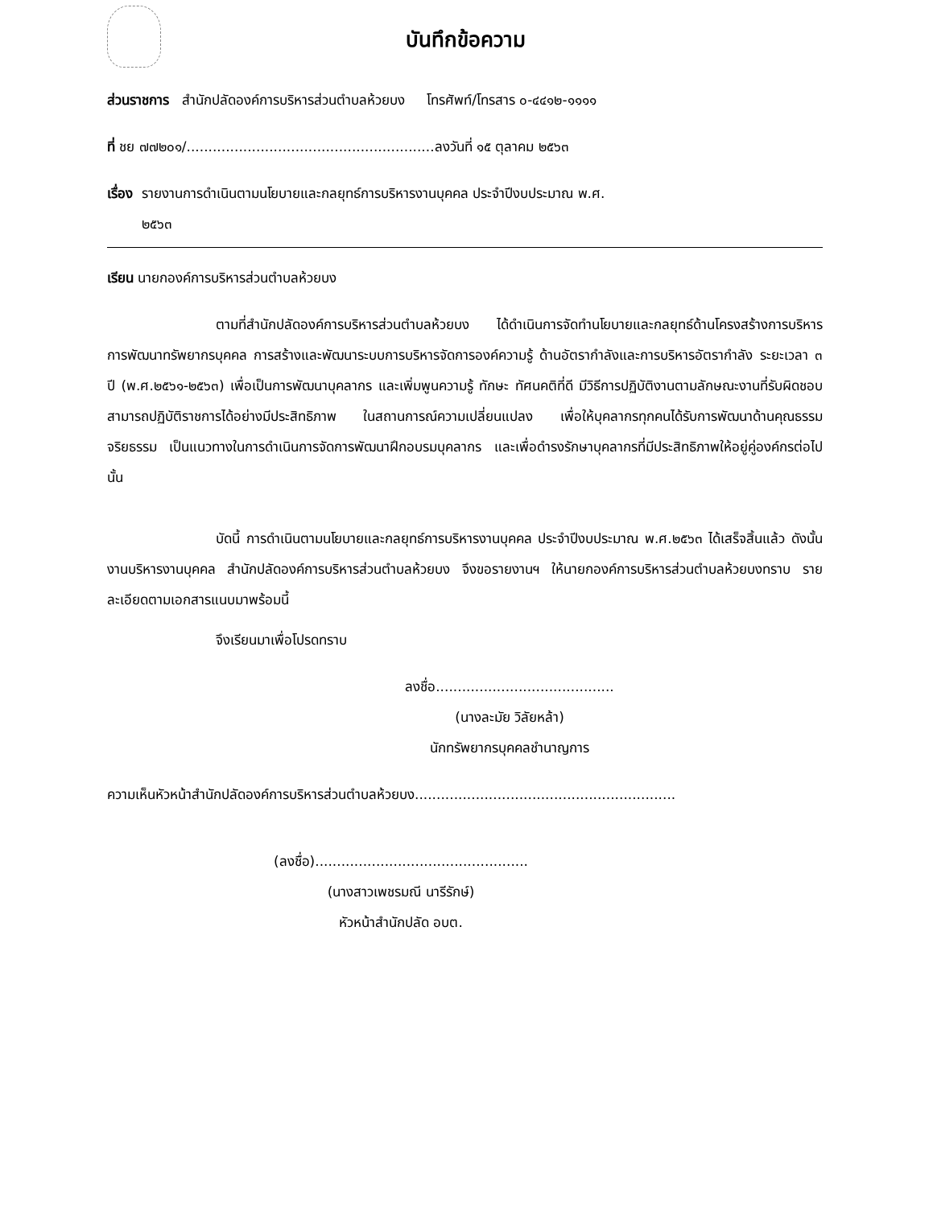บันทึกข้อความ
ส่วนราชการ สำนักปลัดองค์การบริหารส่วนตำบลห้วยบง โทรศัพท์/โทรสาร ๐-๔๔๑๒-๑๑๑๑
ที่ ชย ๗๗๒๐๑/.........................................................ลงวันที่ ๑๕ ตุลาคม ๒๕๖๓
เรื่อง รายงานการดำเนินตามนโยบายและกลยุทธ์การบริหารงานบุคคล ประจำปีงบประมาณ พ.ศ.
๒๕๖๓
เรียน นายกองค์การบริหารส่วนตำบลห้วยบง
ตามที่สำนักปลัดองค์การบริหารส่วนตำบลห้วยบง ได้ดำเนินการจัดทำนโยบายและกลยุทธ์ด้านโครงสร้างการบริหาร การพัฒนาทรัพยากรบุคคล การสร้างและพัฒนาระบบการบริหารจัดการองค์ความรู้ ด้านอัตรากำลังและการบริหารอัตรากำลัง ระยะเวลา ๓ ปี (พ.ศ.๒๕๖๑-๒๕๖๓) เพื่อเป็นการพัฒนาบุคลากร และเพิ่มพูนความรู้ ทักษะ ทัศนคติที่ดี มีวิธีการปฏิบัติงานตามลักษณะงานที่รับผิดชอบ สามารถปฏิบัติราชการได้อย่างมีประสิทธิภาพ ในสถานการณ์ความเปลี่ยนแปลง เพื่อให้บุคลากรทุกคนได้รับการพัฒนาด้านคุณธรรมจริยธรรม เป็นแนวทางในการดำเนินการจัดการพัฒนาฝึกอบรมบุคลากร และเพื่อดำรงรักษาบุคลากรที่มีประสิทธิภาพให้อยู่คู่องค์กรต่อไป นั้น
บัดนี้ การดำเนินตามนโยบายและกลยุทธ์การบริหารงานบุคคล ประจำปีงบประมาณ พ.ศ.๒๕๖๓ ได้เสร็จสิ้นแล้ว ดังนั้น งานบริหารงานบุคคล สำนักปลัดองค์การบริหารส่วนตำบลห้วยบง จึงขอรายงานฯ ให้นายกองค์การบริหารส่วนตำบลห้วยบงทราบ รายละเอียดตามเอกสารแนบมาพร้อมนี้
จึงเรียนมาเพื่อโปรดทราบ
ลงชื่อ.........................................
(นางละมัย วิลัยหล้า)
นักทรัพยากรบุคคลชำนาญการ
ความเห็นหัวหน้าสำนักปลัดองค์การบริหารส่วนตำบลห้วยบง............................................................
(ลงชื่อ).................................................
(นางสาวเพชรมณี นารีรักษ์)
หัวหน้าสำนักปลัด อบต.